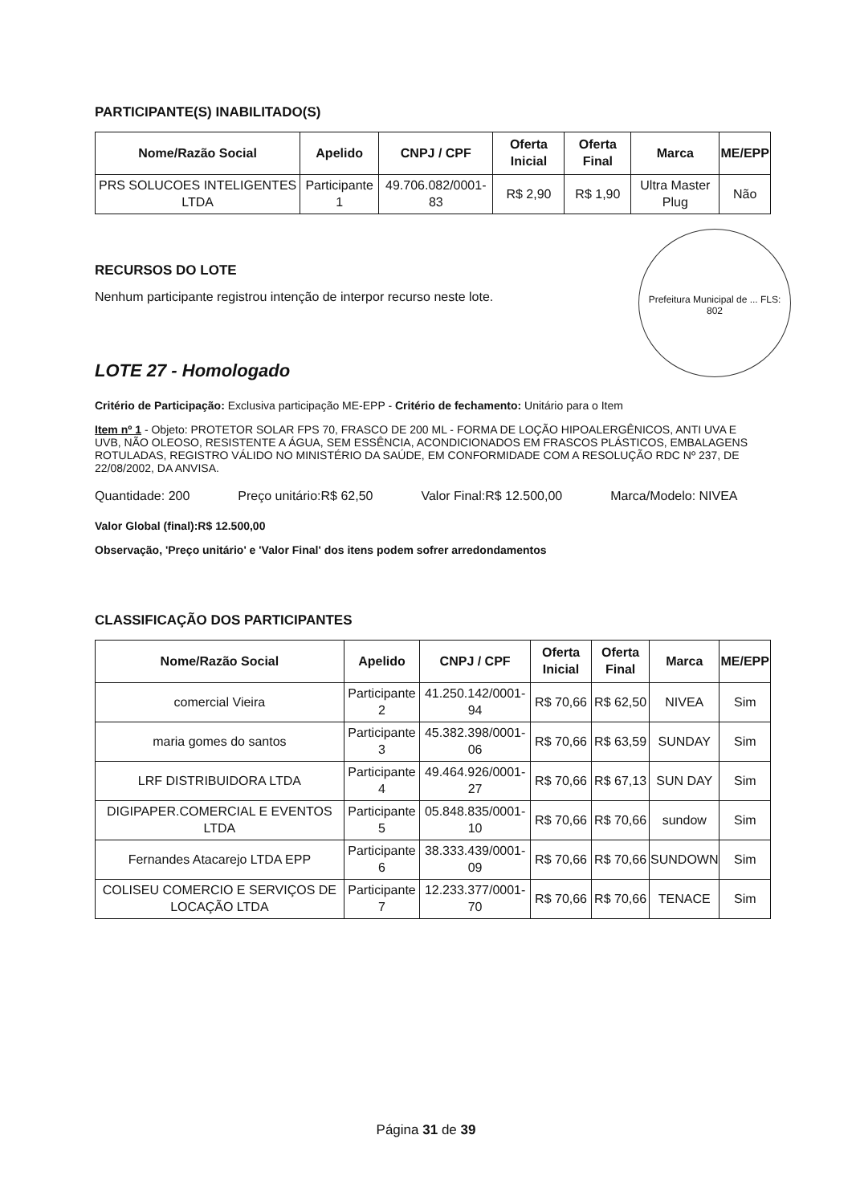PARTICIPANTE(S) INABILITADO(S)
| Nome/Razão Social | Apelido | CNPJ / CPF | Oferta Inicial | Oferta Final | Marca | ME/EPP |
| --- | --- | --- | --- | --- | --- | --- |
| PRS SOLUCOES INTELIGENTES LTDA | Participante 1 | 49.706.082/0001-83 | R$ 2,90 | R$ 1,90 | Ultra Master Plug | Não |
RECURSOS DO LOTE
Nenhum participante registrou intenção de interpor recurso neste lote.
Prefeitura Municipal de ... FLS: 802
LOTE 27 - Homologado
Critério de Participação: Exclusiva participação ME-EPP - Critério de fechamento: Unitário para o Item
Item nº 1 - Objeto: PROTETOR SOLAR FPS 70, FRASCO DE 200 ML - FORMA DE LOÇÃO HIPOALERGÊNICOS, ANTI UVA E UVB, NÃO OLEOSO, RESISTENTE A ÁGUA, SEM ESSÊNCIA, ACONDICIONADOS EM FRASCOS PLÁSTICOS, EMBALAGENS ROTULADAS, REGISTRO VÁLIDO NO MINISTÉRIO DA SAÚDE, EM CONFORMIDADE COM A RESOLUÇÃO RDC Nº 237, DE 22/08/2002, DA ANVISA.
Quantidade: 200 Preço unitário:R$ 62,50 Valor Final:R$ 12.500,00 Marca/Modelo: NIVEA
Valor Global (final):R$ 12.500,00
Observação, 'Preço unitário' e 'Valor Final' dos itens podem sofrer arredondamentos
CLASSIFICAÇÃO DOS PARTICIPANTES
| Nome/Razão Social | Apelido | CNPJ / CPF | Oferta Inicial | Oferta Final | Marca | ME/EPP |
| --- | --- | --- | --- | --- | --- | --- |
| comercial Vieira | Participante 2 | 41.250.142/0001-94 | R$ 70,66 | R$ 62,50 | NIVEA | Sim |
| maria gomes do santos | Participante 3 | 45.382.398/0001-06 | R$ 70,66 | R$ 63,59 | SUNDAY | Sim |
| LRF DISTRIBUIDORA LTDA | Participante 4 | 49.464.926/0001-27 | R$ 70,66 | R$ 67,13 | SUN DAY | Sim |
| DIGIPAPER.COMERCIAL E EVENTOS LTDA | Participante 5 | 05.848.835/0001-10 | R$ 70,66 | R$ 70,66 | sundow | Sim |
| Fernandes Atacarejo LTDA EPP | Participante 6 | 38.333.439/0001-09 | R$ 70,66 | R$ 70,66 | SUNDOWN | Sim |
| COLISEU COMERCIO E SERVIÇOS DE LOCAÇÃO LTDA | Participante 7 | 12.233.377/0001-70 | R$ 70,66 | R$ 70,66 | TENACE | Sim |
Página 31 de 39